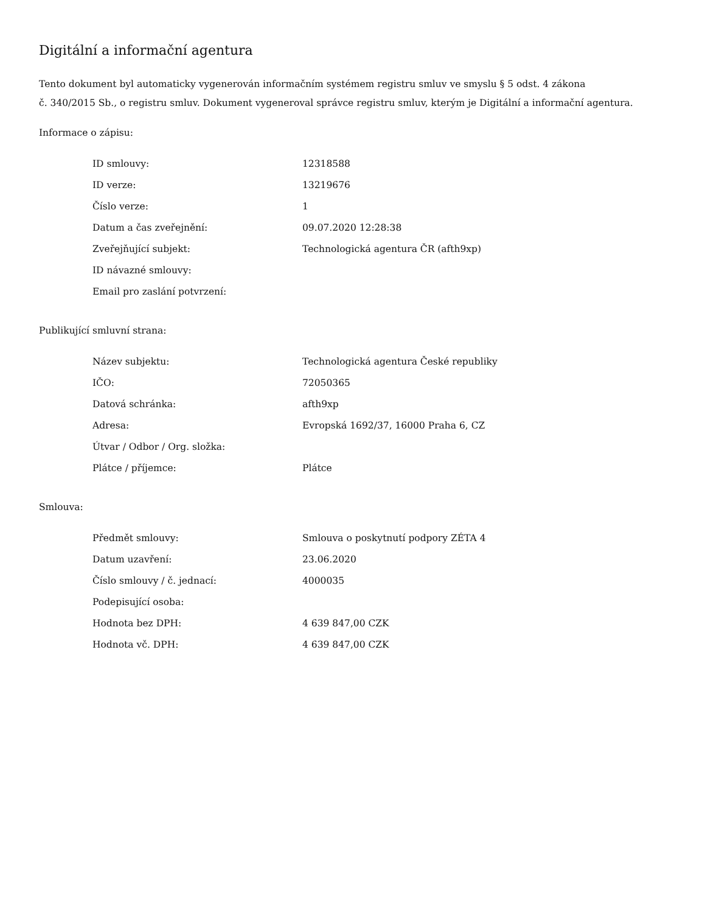Digitální a informační agentura
Tento dokument byl automaticky vygenerován informačním systémem registru smluv ve smyslu § 5 odst. 4 zákona
č. 340/2015 Sb., o registru smluv. Dokument vygeneroval správce registru smluv, kterým je Digitální a informační agentura.
Informace o zápisu:
| ID smlouvy: | 12318588 |
| ID verze: | 13219676 |
| Číslo verze: | 1 |
| Datum a čas zveřejnění: | 09.07.2020 12:28:38 |
| Zveřejňující subjekt: | Technologická agentura ČR (afth9xp) |
| ID návazné smlouvy: | |
| Email pro zaslání potvrzení: | |
Publikující smluvní strana:
| Název subjektu: | Technologická agentura České republiky |
| IČO: | 72050365 |
| Datová schránka: | afth9xp |
| Adresa: | Evropská 1692/37, 16000 Praha 6, CZ |
| Útvar / Odbor / Org. složka: | |
| Plátce / příjemce: | Plátce |
Smlouva:
| Předmět smlouvy: | Smlouva o poskytnutí podpory ZÉTA 4 |
| Datum uzavření: | 23.06.2020 |
| Číslo smlouvy / č. jednací: | 4000035 |
| Podepisující osoba: | |
| Hodnota bez DPH: | 4 639 847,00 CZK |
| Hodnota vč. DPH: | 4 639 847,00 CZK |